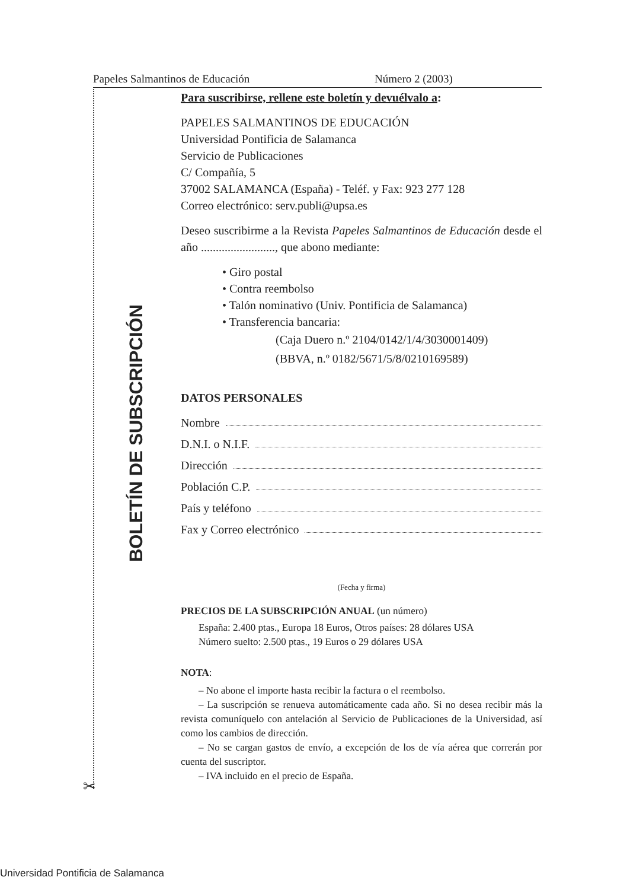Papeles Salmantinos de Educación Número 2 (2003)
BOLETÍN DE SUBSCRIPCIÓN
Para suscribirse, rellene este boletín y devuélvalo a:
PAPELES SALMANTINOS DE EDUCACIÓN
Universidad Pontificia de Salamanca
Servicio de Publicaciones
C/ Compañía, 5
37002 SALAMANCA (España) - Teléf. y Fax: 923 277 128
Correo electrónico: serv.publi@upsa.es
Deseo suscribirme a la Revista Papeles Salmantinos de Educación desde el año ........................., que abono mediante:
• Giro postal
• Contra reembolso
• Talón nominativo (Univ. Pontificia de Salamanca)
• Transferencia bancaria:
(Caja Duero n.º 2104/0142/1/4/3030001409)
(BBVA, n.º 0182/5671/5/8/0210169589)
DATOS PERSONALES
Nombre
D.N.I. o N.I.F.
Dirección
Población C.P.
País y teléfono
Fax y Correo electrónico
(Fecha y firma)
PRECIOS DE LA SUBSCRIPCIÓN ANUAL (un número)
España: 2.400 ptas., Europa 18 Euros, Otros países: 28 dólares USA
Número suelto: 2.500 ptas., 19 Euros o 29 dólares USA
NOTA:
– No abone el importe hasta recibir la factura o el reembolso.
– La suscripción se renueva automáticamente cada año. Si no desea recibir más la revista comuníquelo con antelación al Servicio de Publicaciones de la Universidad, así como los cambios de dirección.
– No se cargan gastos de envío, a excepción de los de vía aérea que correrán por cuenta del suscriptor.
– IVA incluido en el precio de España.
✂
Universidad Pontificia de Salamanca